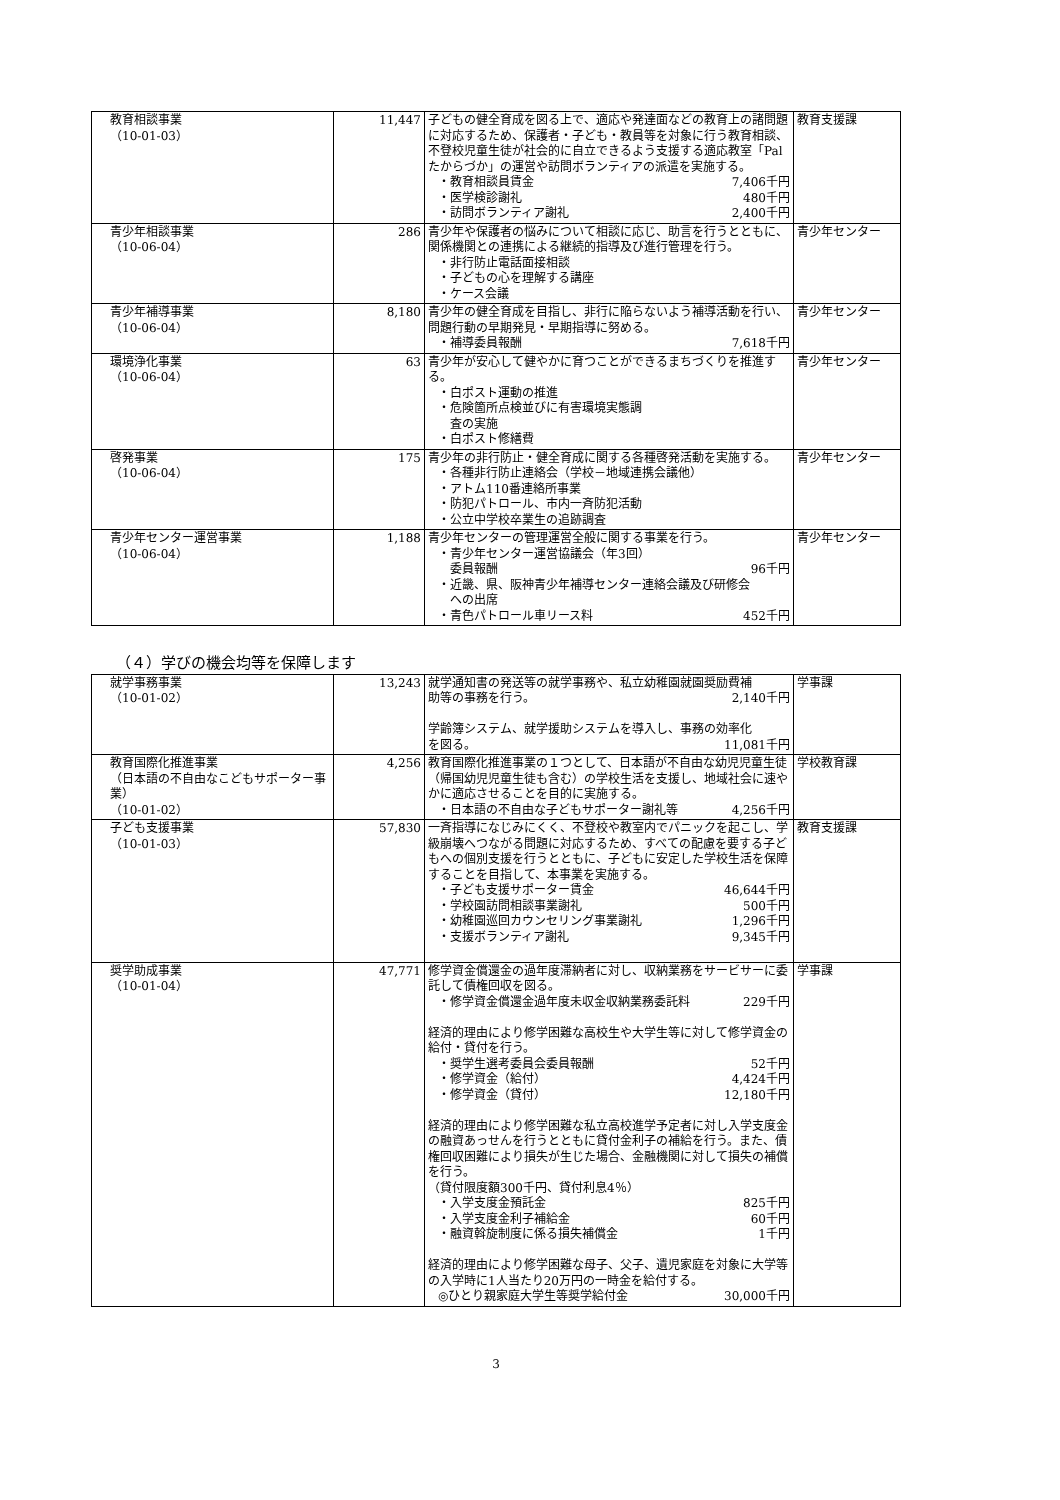| 教育相談事業 （10-01-03） | 11,447 | 子どもの健全育成を図る上で、適応や発達面などの教育上の諸問題に対応するため、保護者・子ども・教員等を対象に行う教育相談、不登校児童生徒が社会的に自立できるよう支援する適応教室「Palたからづか」の運営や訪問ボランティアの派遣を実施する。 ・教育相談員賃金 7,406千円 ・医学検診謝礼 480千円 ・訪問ボランティア謝礼 2,400千円 | 教育支援課 |
| 青少年相談事業 （10-06-04） | 286 | 青少年や保護者の悩みについて相談に応じ、助言を行うとともに、関係機関との連携による継続的指導及び進行管理を行う。 ・非行防止電話面接相談 ・子どもの心を理解する講座 ・ケース会議 | 青少年センター |
| 青少年補導事業 （10-06-04） | 8,180 | 青少年の健全育成を目指し、非行に陥らないよう補導活動を行い、問題行動の早期発見・早期指導に努める。 ・補導委員報酬 7,618千円 | 青少年センター |
| 環境浄化事業 （10-06-04） | 63 | 青少年が安心して健やかに育つことができるまちづくりを推進する。 ・白ポスト運動の推進 ・危険箇所点検並びに有害環境実態調 査の実施 ・白ポスト修繕費 | 青少年センター |
| 啓発事業 （10-06-04） | 175 | 青少年の非行防止・健全育成に関する各種啓発活動を実施する。 ・各種非行防止連絡会（学校－地域連携会議他） ・アトム110番連絡所事業 ・防犯パトロール、市内一斉防犯活動 ・公立中学校卒業生の追跡調査 | 青少年センター |
| 青少年センター運営事業 （10-06-04） | 1,188 | 青少年センターの管理運営全般に関する事業を行う。 ・青少年センター運営協議会（年3回） 委員報酬 96千円 ・近畿、県、阪神青少年補導センター連絡会議及び研修会 への出席 ・青色パトロール車リース料 452千円 | 青少年センター |
（４）学びの機会均等を保障します
| 就学事務事業 （10-01-02） | 13,243 | 就学通知書の発送等の就学事務や、私立幼稚園就園奨励費補 助等の事務を行う。 2,140千円 学齢簿システム、就学援助システムを導入し、事務の効率化 を図る。 11,081千円 | 学事課 |
| 教育国際化推進事業 （日本語の不自由なこどもサポーター事業） （10-01-02） | 4,256 | 教育国際化推進事業の１つとして、日本語が不自由な幼児児童生徒（帰国幼児児童生徒も含む）の学校生活を支援し、地域社会に速やかに適応させることを目的に実施する。 ・日本語の不自由な子どもサポーター謝礼等 4,256千円 | 学校教育課 |
| 子ども支援事業 （10-01-03） | 57,830 | 一斉指導になじみにくく、不登校や教室内でパニックを起こし、学級崩壊へつながる問題に対応するため、すべての配慮を要する子どもへの個別支援を行うとともに、子どもに安定した学校生活を保障することを目指して、本事業を実施する。 ・子ども支援サポーター賃金 46,644千円 ・学校園訪問相談事業謝礼 500千円 ・幼稚園巡回カウンセリング事業謝礼 1,296千円 ・支援ボランティア謝礼 9,345千円 | 教育支援課 |
| 奨学助成事業 （10-01-04） | 47,771 | 修学資金償還金の過年度滞納者に対し、収納業務をサービサーに委託して債権回収を図る。 ・修学資金償還金過年度未収金収納業務委託料 229千円 経済的理由により修学困難な高校生や大学生等に対して修学資金の給付・貸付を行う。 ・奨学生選考委員会委員報酬 52千円 ・修学資金（給付） 4,424千円 ・修学資金（貸付） 12,180千円 経済的理由により修学困難な私立高校進学予定者に対し入学支度金の融資あっせんを行うとともに貸付金利子の補給を行う。また、債権回収困難により損失が生じた場合、金融機関に対して損失の補償を行う。 （貸付限度額300千円、貸付利息4％） ・入学支度金預託金 825千円 ・入学支度金利子補給金 60千円 ・融資斡旋制度に係る損失補償金 1千円 経済的理由により修学困難な母子、父子、遺児家庭を対象に大学等の入学時に1人当たり20万円の一時金を給付する。 ◎ひとり親家庭大学生等奨学給付金 30,000千円 | 学事課 |
3